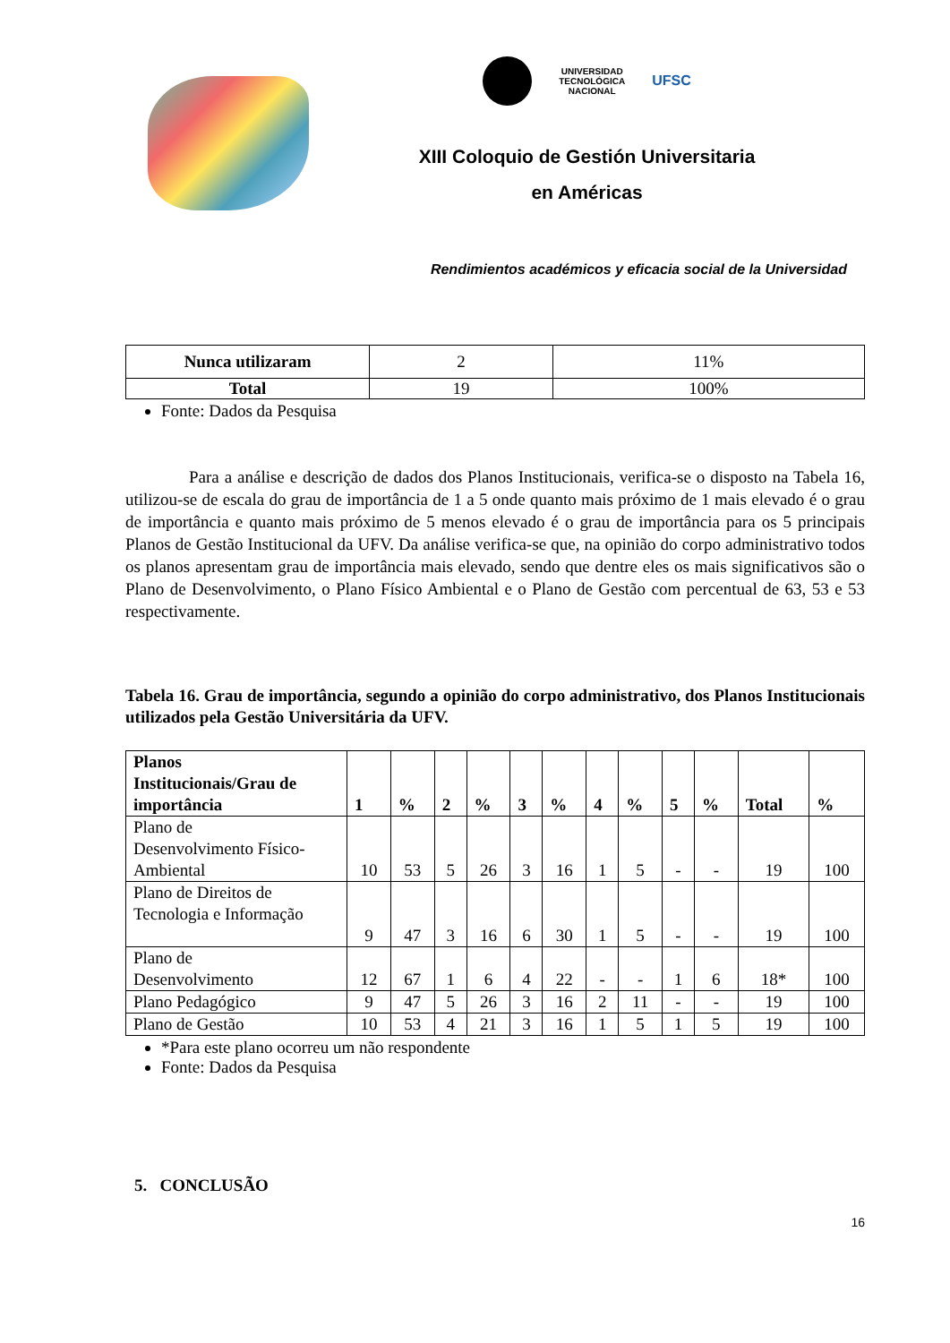UNIVERSIDAD
TECNOLÓGICA
NACIONAL
UFSC
XIII Coloquio de Gestión Universitaria
en Américas
Rendimientos académicos y eficacia social de la Universidad
| Nunca utilizaram | 2 | 11% |
| Total | 19 | 100% |
Fonte: Dados da Pesquisa
Para a análise e descrição de dados dos Planos Institucionais, verifica-se o disposto na Tabela 16, utilizou-se de escala do grau de importância de 1 a 5 onde quanto mais próximo de 1 mais elevado é o grau de importância e quanto mais próximo de 5 menos elevado é o grau de importância para os 5 principais Planos de Gestão Institucional da UFV. Da análise verifica-se que, na opinião do corpo administrativo todos os planos apresentam grau de importância mais elevado, sendo que dentre eles os mais significativos são o Plano de Desenvolvimento, o Plano Físico Ambiental e o Plano de Gestão com percentual de 63, 53 e 53 respectivamente.
Tabela 16. Grau de importância, segundo a opinião do corpo administrativo, dos Planos Institucionais utilizados pela Gestão Universitária da UFV.
| Planos Institucionais/Grau de importância | 1 | % | 2 | % | 3 | % | 4 | % | 5 | % | Total | % |
| --- | --- | --- | --- | --- | --- | --- | --- | --- | --- | --- | --- | --- |
| Plano de Desenvolvimento Físico- Ambiental | 10 | 53 | 5 | 26 | 3 | 16 | 1 | 5 | - | - | 19 | 100 |
| Plano de Direitos de Tecnologia e Informação | 9 | 47 | 3 | 16 | 6 | 30 | 1 | 5 | - | - | 19 | 100 |
| Plano de Desenvolvimento | 12 | 67 | 1 | 6 | 4 | 22 | - | - | 1 | 6 | 18* | 100 |
| Plano Pedagógico | 9 | 47 | 5 | 26 | 3 | 16 | 2 | 11 | - | - | 19 | 100 |
| Plano de Gestão | 10 | 53 | 4 | 21 | 3 | 16 | 1 | 5 | 1 | 5 | 19 | 100 |
*Para este plano ocorreu um não respondente
Fonte: Dados da Pesquisa
5. CONCLUSÃO
16